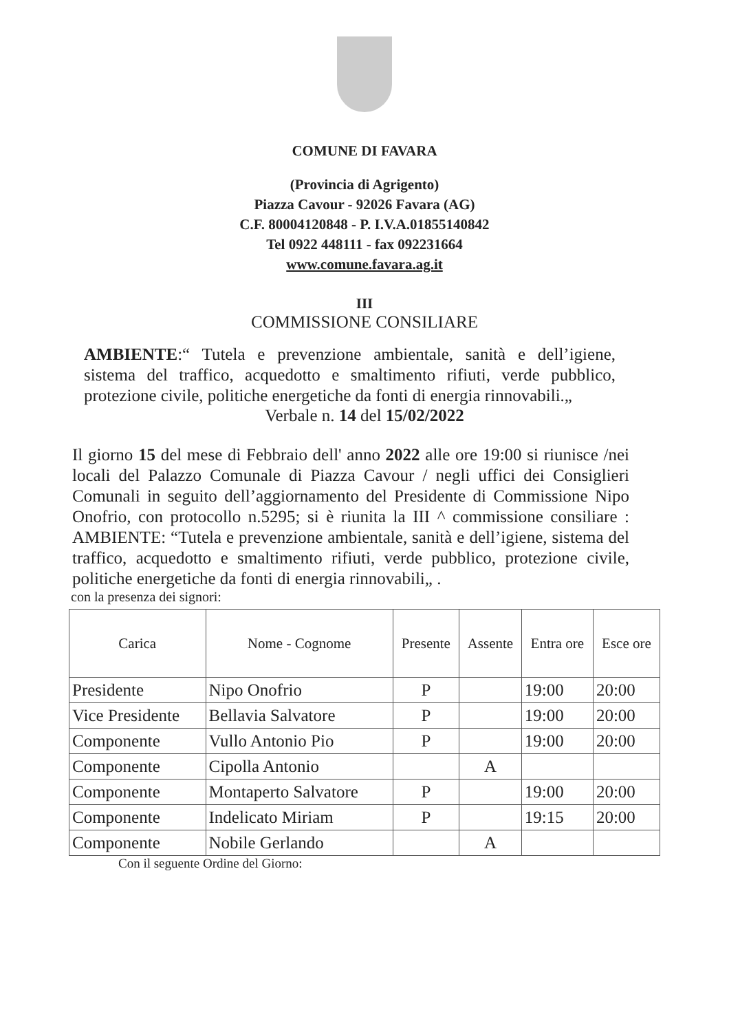COMUNE DI FAVARA
(Provincia di Agrigento)
Piazza Cavour - 92026 Favara (AG)
C.F. 80004120848 - P. I.V.A.01855140842
Tel 0922 448111 - fax 092231664
www.comune.favara.ag.it
III
COMMISSIONE CONSILIARE
AMBIENTE:“ Tutela e prevenzione ambientale, sanità e dell’igiene, sistema del traffico, acquedotto e smaltimento rifiuti, verde pubblico, protezione civile, politiche energetiche da fonti di energia rinnovabili.„
Verbale n. 14 del 15/02/2022
Il giorno 15 del mese di Febbraio dell' anno 2022 alle ore 19:00 si riunisce /nei locali del Palazzo Comunale di Piazza Cavour / negli uffici dei Consiglieri Comunali in seguito dell’aggiornamento del Presidente di Commissione Nipo Onofrio, con protocollo n.5295; si è riunita la III ^ commissione consiliare : AMBIENTE: “Tutela e prevenzione ambientale, sanità e dell’igiene, sistema del traffico, acquedotto e smaltimento rifiuti, verde pubblico, protezione civile, politiche energetiche da fonti di energia rinnovabili„ .
con la presenza dei signori:
| Carica | Nome - Cognome | Presente | Assente | Entra ore | Esce ore |
| --- | --- | --- | --- | --- | --- |
| Presidente | Nipo Onofrio | P | | 19:00 | 20:00 |
| Vice Presidente | Bellavia Salvatore | P | | 19:00 | 20:00 |
| Componente | Vullo Antonio Pio | P | | 19:00 | 20:00 |
| Componente | Cipolla Antonio | | A | | |
| Componente | Montaperto Salvatore | P | | 19:00 | 20:00 |
| Componente | Indelicato Miriam | P | | 19:15 | 20:00 |
| Componente | Nobile Gerlando | | A | | |
Con il seguente Ordine del Giorno: